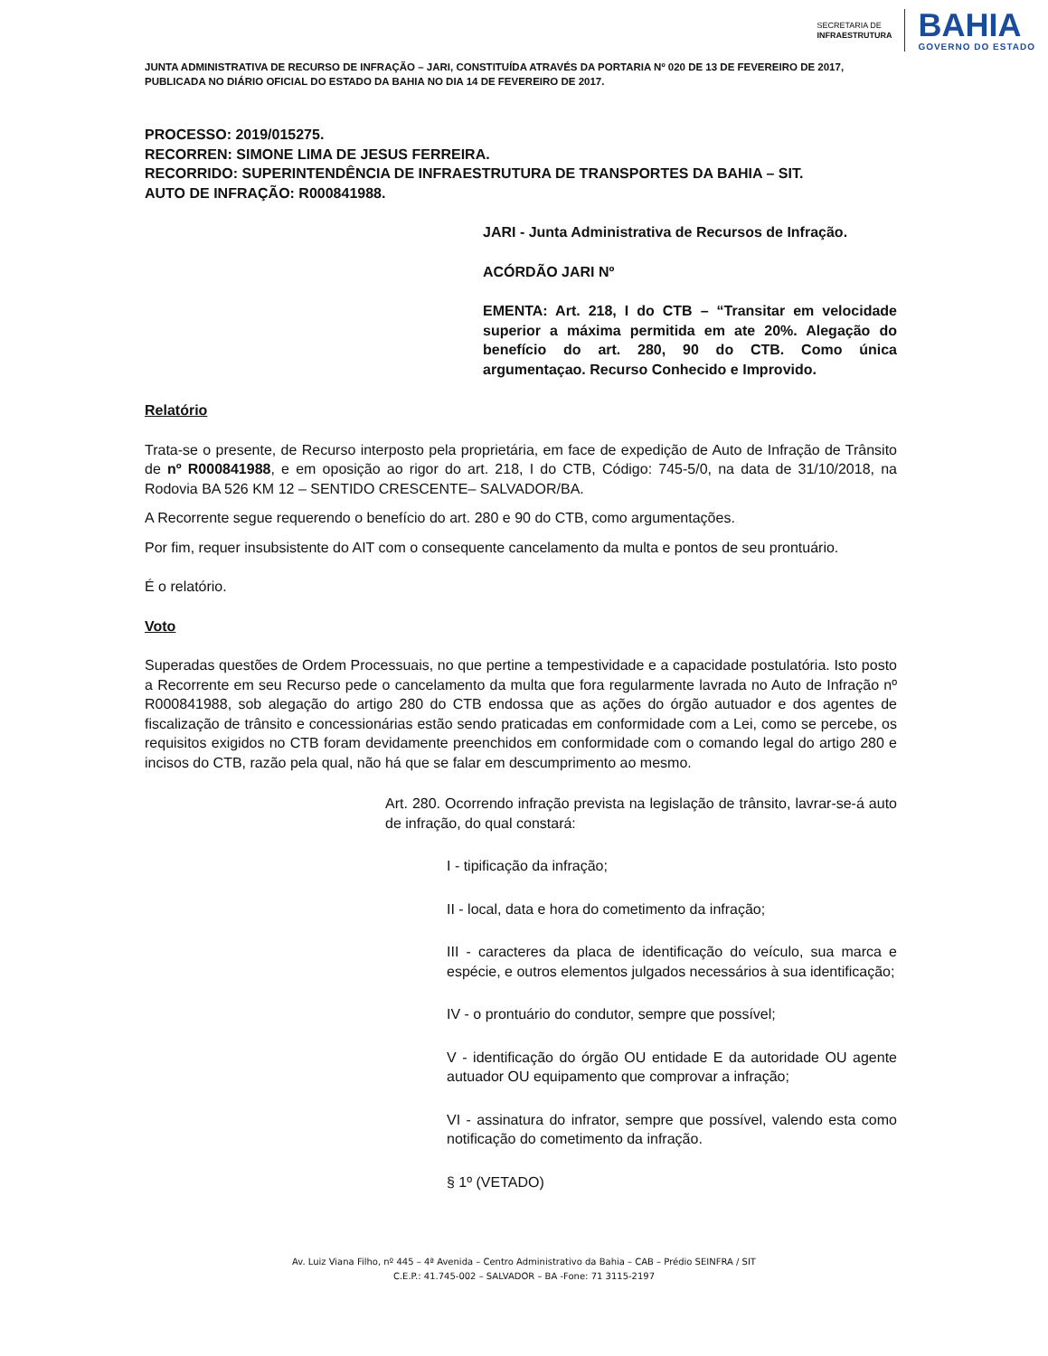SECRETARIA DE
INFRAESTRUTURA
BAHIA
GOVERNO DO ESTADO
JUNTA ADMINISTRATIVA DE RECURSO DE INFRAÇÃO – JARI, CONSTITUÍDA ATRAVÉS DA PORTARIA Nº 020 DE 13 DE FEVEREIRO DE 2017, PUBLICADA NO DIÁRIO OFICIAL DO ESTADO DA BAHIA NO DIA 14 DE FEVEREIRO DE 2017.
PROCESSO: 2019/015275.
RECORREN: SIMONE LIMA DE JESUS FERREIRA.
RECORRIDO: SUPERINTENDÊNCIA DE INFRAESTRUTURA DE TRANSPORTES DA BAHIA – SIT.
AUTO DE INFRAÇÃO: R000841988.
JARI - Junta Administrativa de Recursos de Infração.
ACÓRDÃO JARI Nº
EMENTA: Art. 218, I do CTB – “Transitar em velocidade superior a máxima permitida em ate 20%. Alegação do benefício do art. 280, 90 do CTB. Como única argumentaçao. Recurso Conhecido e Improvido.
Relatório
Trata-se o presente, de Recurso interposto pela proprietária, em face de expedição de Auto de Infração de Trânsito de nº R000841988, e em oposição ao rigor do art. 218, I do CTB, Código: 745-5/0, na data de 31/10/2018, na Rodovia BA 526 KM 12 – SENTIDO CRESCENTE– SALVADOR/BA.
A Recorrente segue requerendo o benefício do art. 280 e 90 do CTB, como argumentações.
Por fim, requer insubsistente do AIT com o consequente cancelamento da multa e pontos de seu prontuário.
É o relatório.
Voto
Superadas questões de Ordem Processuais, no que pertine a tempestividade e a capacidade postulatória. Isto posto a Recorrente em seu Recurso pede o cancelamento da multa que fora regularmente lavrada no Auto de Infração nº R000841988, sob alegação do artigo 280 do CTB endossa que as ações do órgão autuador e dos agentes de fiscalização de trânsito e concessionárias estão sendo praticadas em conformidade com a Lei, como se percebe, os requisitos exigidos no CTB foram devidamente preenchidos em conformidade com o comando legal do artigo 280 e incisos do CTB, razão pela qual, não há que se falar em descumprimento ao mesmo.
Art. 280. Ocorrendo infração prevista na legislação de trânsito, lavrar-se-á auto de infração, do qual constará:
I - tipificação da infração;
II - local, data e hora do cometimento da infração;
III - caracteres da placa de identificação do veículo, sua marca e espécie, e outros elementos julgados necessários à sua identificação;
IV - o prontuário do condutor, sempre que possível;
V - identificação do órgão OU entidade E da autoridade OU agente autuador OU equipamento que comprovar a infração;
VI - assinatura do infrator, sempre que possível, valendo esta como notificação do cometimento da infração.
§ 1º (VETADO)
Av. Luiz Viana Filho, nº 445 – 4ª Avenida – Centro Administrativo da Bahia – CAB – Prédio SEINFRA / SIT
C.E.P.: 41.745-002 – SALVADOR – BA -Fone: 71 3115-2197